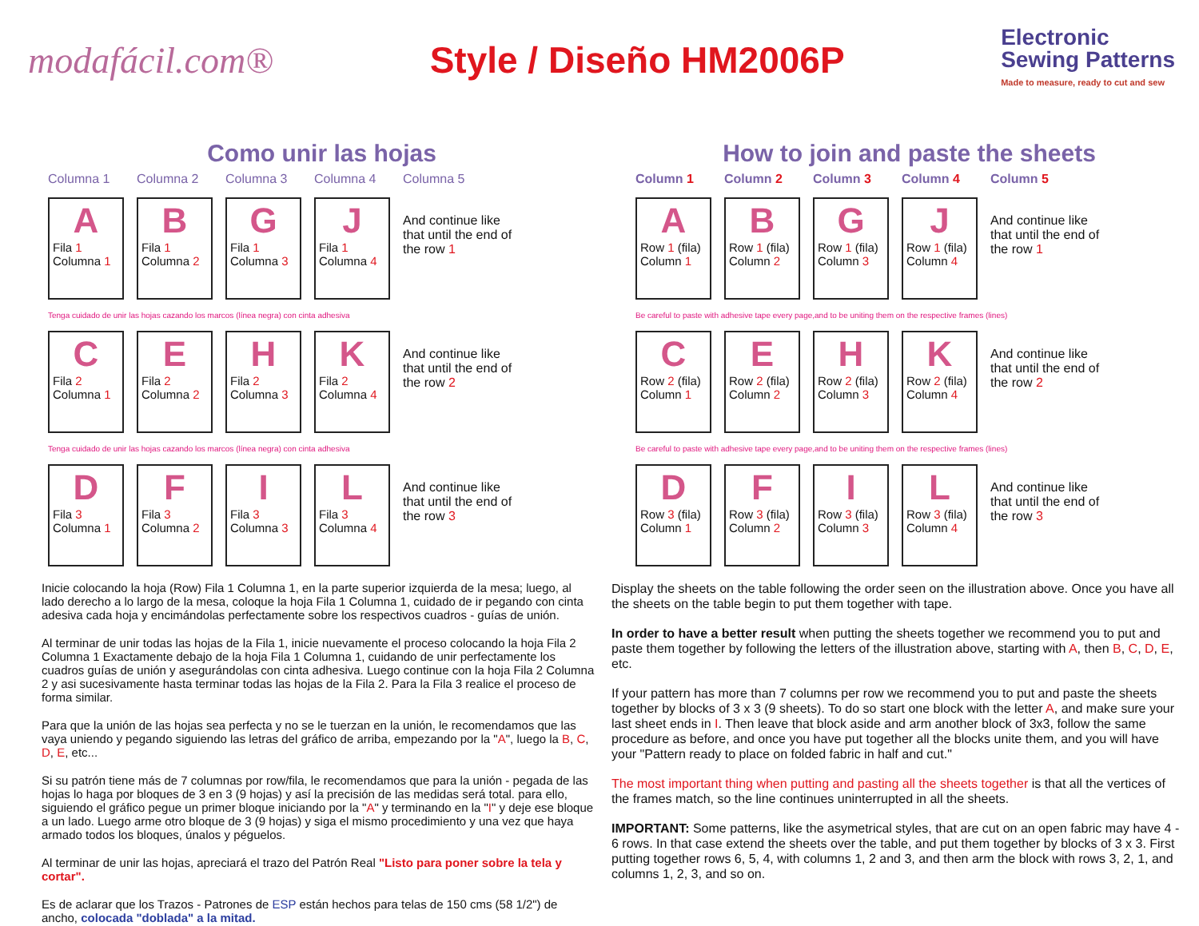modafácil.com® Style / Diseño HM2006P
Electronic
Sewing Patterns
Made to measure, ready to cut and sew
Como unir las hojas
Columna 1
Columna 2
Columna 3
Columna 4
Columna 5
A
Fila 1
Columna 1
B
Fila 1
Columna 2
G
Fila 1
Columna 3
J
Fila 1
Columna 4
And continue like that until the end of the row 1
Tenga cuidado de unir las hojas cazando los marcos (línea negra) con cinta adhesiva
C
Fila 2
Columna 1
E
Fila 2
Columna 2
H
Fila 2
Columna 3
K
Fila 2
Columna 4
And continue like that until the end of the row 2
Tenga cuidado de unir las hojas cazando los marcos (línea negra) con cinta adhesiva
D
Fila 3
Columna 1
F
Fila 3
Columna 2
I
Fila 3
Columna 3
L
Fila 3
Columna 4
And continue like that until the end of the row 3
Inicie colocando la hoja (Row) Fila 1 Columna 1, en la parte superior izquierda de la mesa; luego, al lado derecho a lo largo de la mesa, coloque la hoja Fila 1 Columna 1, cuidado de ir pegando con cinta adesiva cada hoja y encimándolas perfectamente sobre los respectivos cuadros - guías de unión.
Al terminar de unir todas las hojas de la Fila 1, inicie nuevamente el proceso colocando la hoja Fila 2 Columna 1 Exactamente debajo de la hoja Fila 1 Columna 1, cuidando de unir perfectamente los cuadros guías de unión y asegurándolas con cinta adhesiva. Luego continue con la hoja Fila 2 Columna 2 y asi sucesivamente hasta terminar todas las hojas de la Fila 2. Para la Fila 3 realice el proceso de forma similar.
Para que la unión de las hojas sea perfecta y no se le tuerzan en la unión, le recomendamos que las vaya uniendo y pegando siguiendo las letras del gráfico de arriba, empezando por la "A", luego la B, C, D, E, etc...
Si su patrón tiene más de 7 columnas por row/fila, le recomendamos que para la unión - pegada de las hojas lo haga por bloques de 3 en 3 (9 hojas) y así la precisión de las medidas será total. para ello, siguiendo el gráfico pegue un primer bloque iniciando por la "A" y terminando en la "I" y deje ese bloque a un lado. Luego arme otro bloque de 3 (9 hojas) y siga el mismo procedimiento y una vez que haya armado todos los bloques, únalos y péguelos.
Al terminar de unir las hojas, apreciará el trazo del Patrón Real "Listo para poner sobre la tela y cortar".
Es de aclarar que los Trazos - Patrones de ESP están hechos para telas de 150 cms (58 1/2") de ancho, colocada "doblada" a la mitad.
How to join and paste the sheets
Column 1
Column 2
Column 3
Column 4
Column 5
A
Row 1 (fila)
Column 1
B
Row 1 (fila)
Column 2
G
Row 1 (fila)
Column 3
J
Row 1 (fila)
Column 4
And continue like that until the end of the row 1
Be careful to paste with adhesive tape every page,and to be uniting them on the respective frames (lines)
C
Row 2 (fila)
Column 1
E
Row 2 (fila)
Column 2
H
Row 2 (fila)
Column 3
K
Row 2 (fila)
Column 4
And continue like that until the end of the row 2
Be careful to paste with adhesive tape every page,and to be uniting them on the respective frames (lines)
D
Row 3 (fila)
Column 1
F
Row 3 (fila)
Column 2
I
Row 3 (fila)
Column 3
L
Row 3 (fila)
Column 4
And continue like that until the end of the row 3
Display the sheets on the table following the order seen on the illustration above. Once you have all the sheets on the table begin to put them together with tape.
In order to have a better result when putting the sheets together we recommend you to put and paste them together by following the letters of the illustration above, starting with A, then B, C, D, E, etc.
If your pattern has more than 7 columns per row we recommend you to put and paste the sheets together by blocks of 3 x 3 (9 sheets). To do so start one block with the letter A, and make sure your last sheet ends in I. Then leave that block aside and arm another block of 3x3, follow the same procedure as before, and once you have put together all the blocks unite them, and you will have your "Pattern ready to place on folded fabric in half and cut."
The most important thing when putting and pasting all the sheets together is that all the vertices of the frames match, so the line continues uninterrupted in all the sheets.
IMPORTANT: Some patterns, like the asymetrical styles, that are cut on an open fabric may have 4 - 6 rows. In that case extend the sheets over the table, and put them together by blocks of 3 x 3. First putting together rows 6, 5, 4, with columns 1, 2 and 3, and then arm the block with rows 3, 2, 1, and columns 1, 2, 3, and so on.